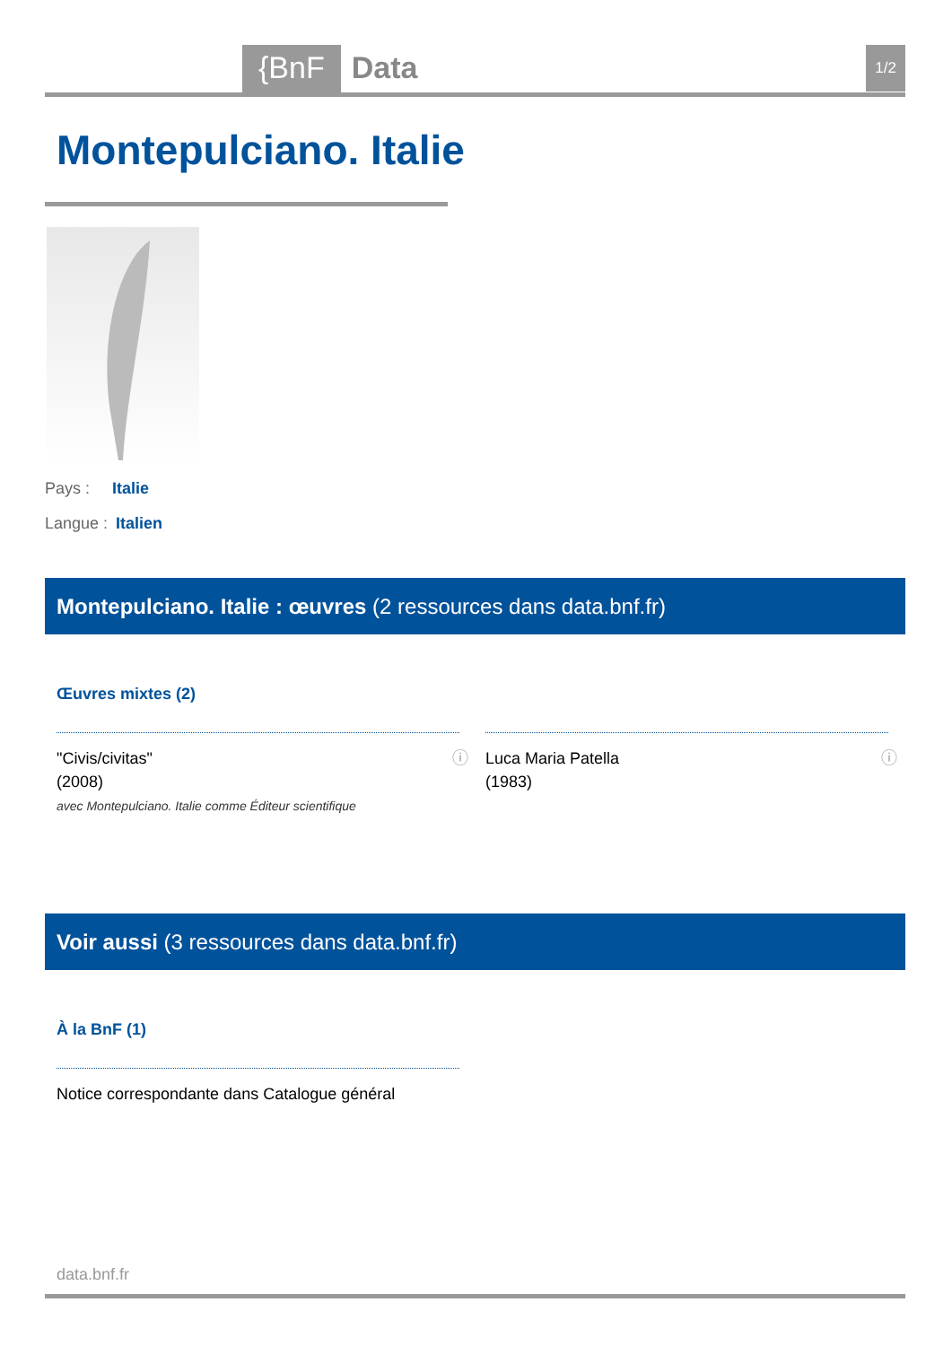{BnF Data 1/2
Montepulciano. Italie
Pays : Italie
Langue : Italien
Montepulciano. Italie : œuvres (2 ressources dans data.bnf.fr)
Œuvres mixtes (2)
ⓘ "Civis/civitas"
(2008)
avec Montepulciano. Italie comme Éditeur scientifique
ⓘ Luca Maria Patella
(1983)
Voir aussi (3 ressources dans data.bnf.fr)
À la BnF (1)
Notice correspondante dans Catalogue général
data.bnf.fr